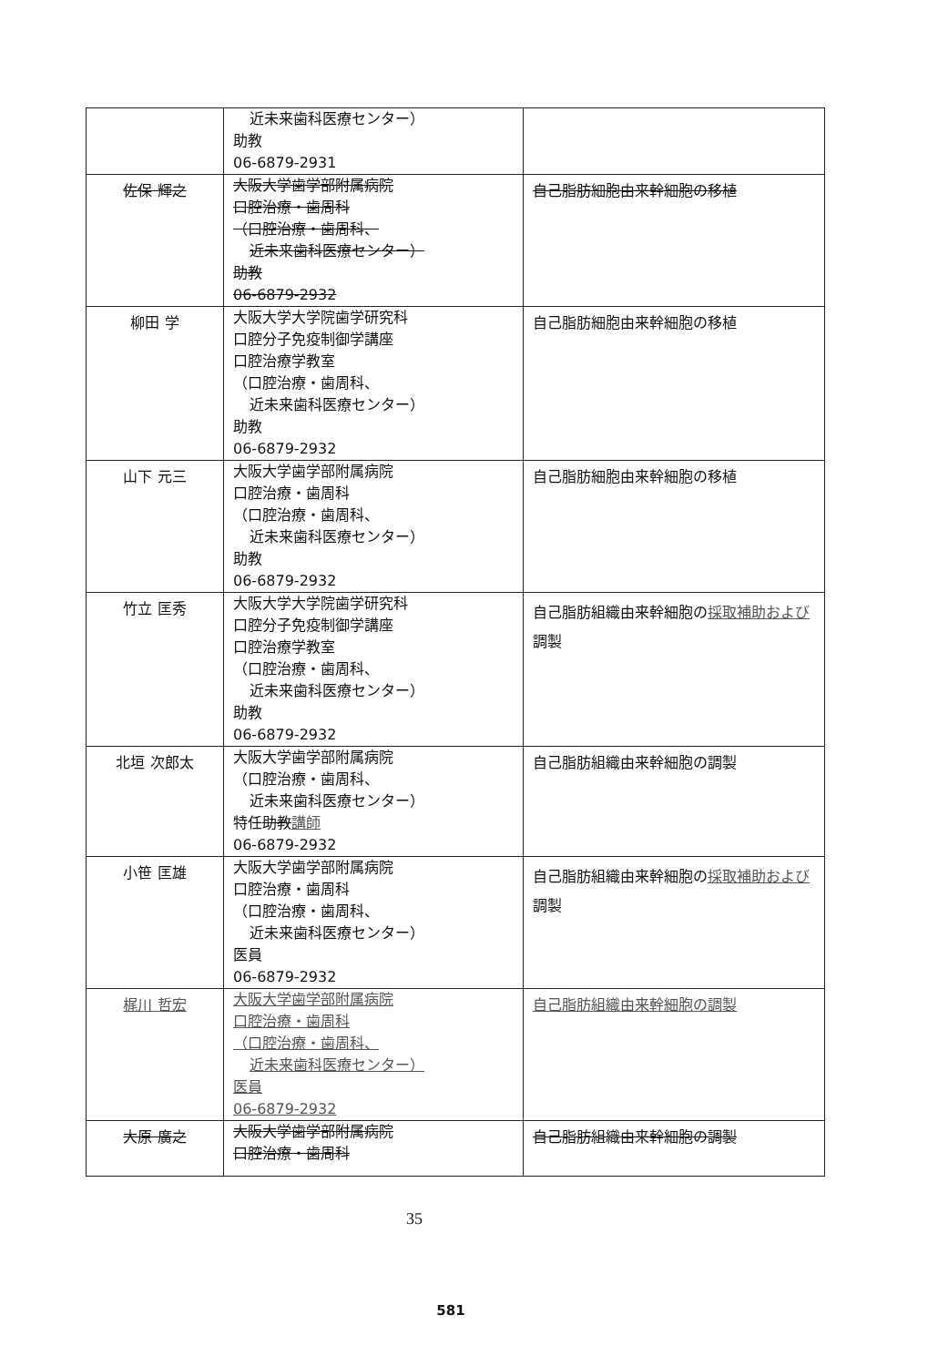| | 近未来歯科医療センター） 助教 06-6879-2931 | |
| 佐保 輝之 | 大阪大学歯学部附属病院 口腔治療・歯周科 （口腔治療・歯周科、 近未来歯科医療センター） 助教 06-6879-2932 | 自己脂肪細胞由来幹細胞の移植 |
| 柳田 学 | 大阪大学大学院歯学研究科 口腔分子免疫制御学講座 口腔治療学教室 （口腔治療・歯周科、 近未来歯科医療センター） 助教 06-6879-2932 | 自己脂肪細胞由来幹細胞の移植 |
| 山下 元三 | 大阪大学歯学部附属病院 口腔治療・歯周科 （口腔治療・歯周科、 近未来歯科医療センター） 助教 06-6879-2932 | 自己脂肪細胞由来幹細胞の移植 |
| 竹立 匡秀 | 大阪大学大学院歯学研究科 口腔分子免疫制御学講座 口腔治療学教室 （口腔治療・歯周科、 近未来歯科医療センター） 助教 06-6879-2932 | 自己脂肪組織由来幹細胞の 採取補助および 調製 |
| 北垣 次郎太 | 大阪大学歯学部附属病院 （口腔治療・歯周科、 近未来歯科医療センター） 特任 助教 講師 06-6879-2932 | 自己脂肪組織由来幹細胞の調製 |
| 小笹 匡雄 | 大阪大学歯学部附属病院 口腔治療・歯周科 （口腔治療・歯周科、 近未来歯科医療センター） 医員 06-6879-2932 | 自己脂肪組織由来幹細胞の 採取補助および 調製 |
| 梶川 哲宏 | 大阪大学歯学部附属病院 口腔治療・歯周科 （口腔治療・歯周科、 近未来歯科医療センター） 医員 06-6879-2932 | 自己脂肪組織由来幹細胞の調製 |
| 大原 廣之 | 大阪大学歯学部附属病院 口腔治療・歯周科 | 自己脂肪組織由来幹細胞の調製 |
35
581